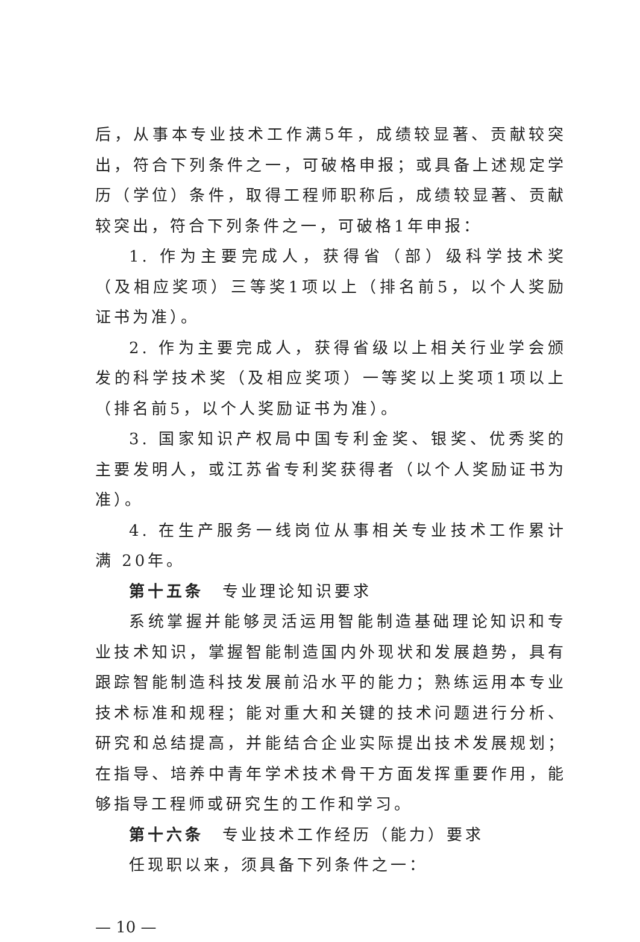后，从事本专业技术工作满5年，成绩较显著、贡献较突出，符合下列条件之一，可破格申报；或具备上述规定学历（学位）条件，取得工程师职称后，成绩较显著、贡献较突出，符合下列条件之一，可破格1年申报：
1. 作为主要完成人，获得省（部）级科学技术奖（及相应奖项）三等奖1项以上（排名前5，以个人奖励证书为准）。
2. 作为主要完成人，获得省级以上相关行业学会颁发的科学技术奖（及相应奖项）一等奖以上奖项1项以上（排名前5，以个人奖励证书为准）。
3. 国家知识产权局中国专利金奖、银奖、优秀奖的主要发明人，或江苏省专利奖获得者（以个人奖励证书为准）。
4. 在生产服务一线岗位从事相关专业技术工作累计满 20年。
第十五条　专业理论知识要求
系统掌握并能够灵活运用智能制造基础理论知识和专业技术知识，掌握智能制造国内外现状和发展趋势，具有跟踪智能制造科技发展前沿水平的能力；熟练运用本专业技术标准和规程；能对重大和关键的技术问题进行分析、研究和总结提高，并能结合企业实际提出技术发展规划；在指导、培养中青年学术技术骨干方面发挥重要作用，能够指导工程师或研究生的工作和学习。
第十六条　专业技术工作经历（能力）要求
任现职以来，须具备下列条件之一：
— 10 —